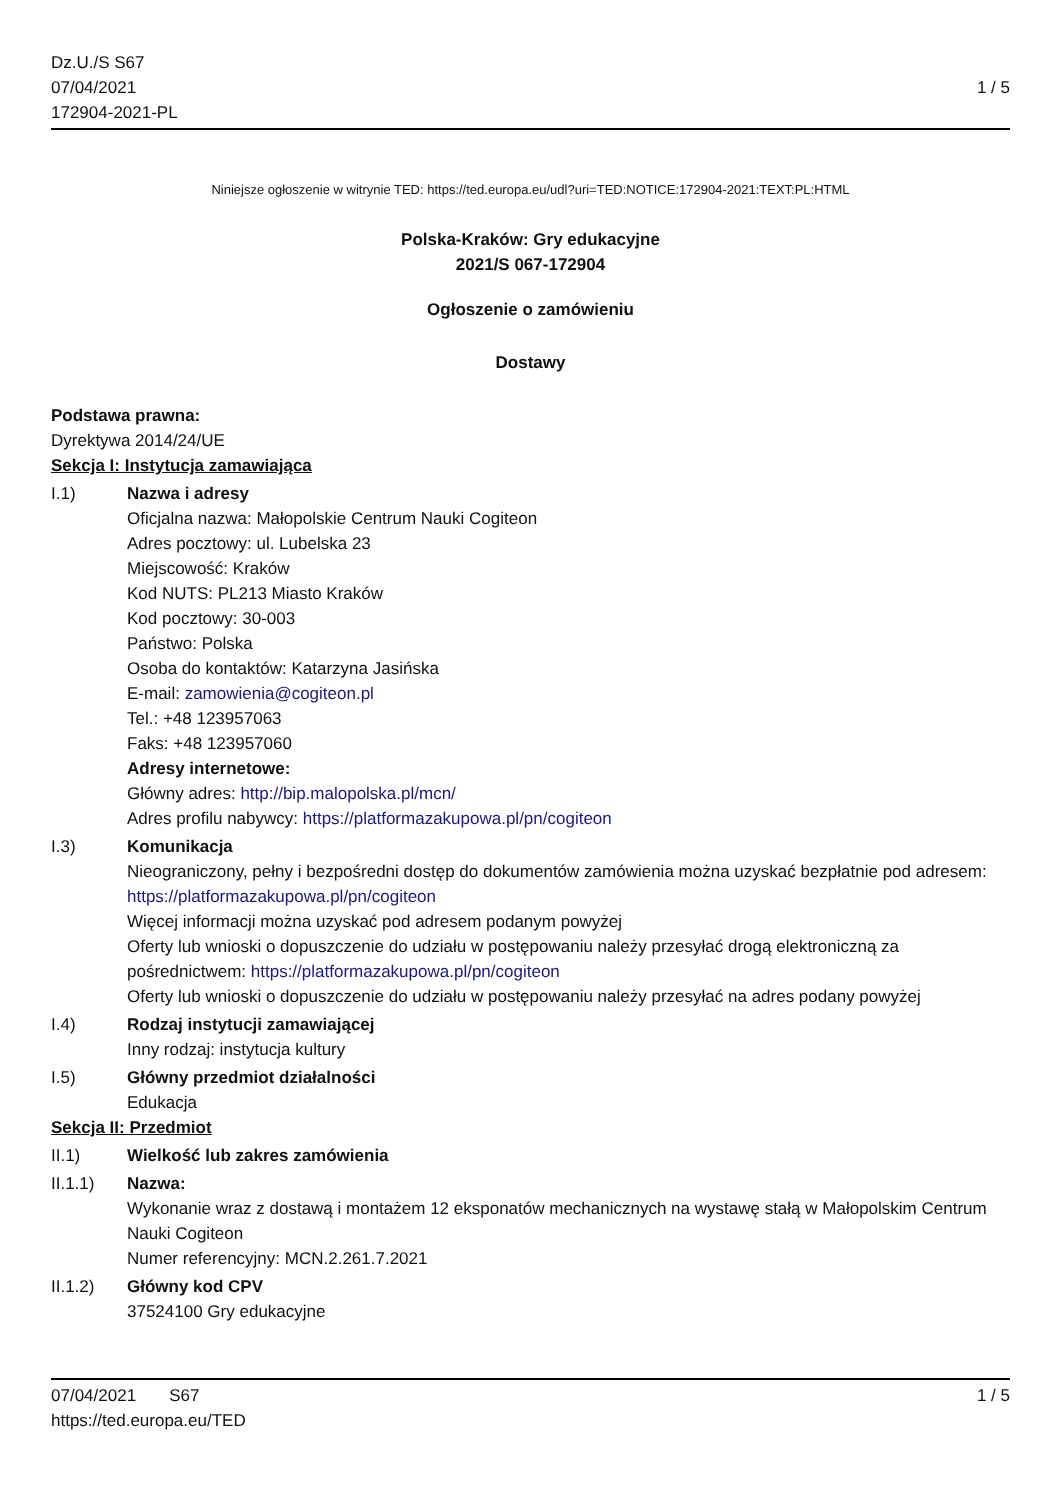Dz.U./S S67
07/04/2021
172904-2021-PL
1 / 5
Niniejsze ogłoszenie w witrynie TED: https://ted.europa.eu/udl?uri=TED:NOTICE:172904-2021:TEXT:PL:HTML
Polska-Kraków: Gry edukacyjne
2021/S 067-172904
Ogłoszenie o zamówieniu
Dostawy
Podstawa prawna:
Dyrektywa 2014/24/UE
Sekcja I: Instytucja zamawiająca
I.1) Nazwa i adresy
Oficjalna nazwa: Małopolskie Centrum Nauki Cogiteon
Adres pocztowy: ul. Lubelska 23
Miejscowość: Kraków
Kod NUTS: PL213 Miasto Kraków
Kod pocztowy: 30-003
Państwo: Polska
Osoba do kontaktów: Katarzyna Jasińska
E-mail: zamowienia@cogiteon.pl
Tel.: +48 123957063
Faks: +48 123957060
Adresy internetowe:
Główny adres: http://bip.malopolska.pl/mcn/
Adres profilu nabywcy: https://platformazakupowa.pl/pn/cogiteon
I.3) Komunikacja
Nieograniczony, pełny i bezpośredni dostęp do dokumentów zamówienia można uzyskać bezpłatnie pod adresem: https://platformazakupowa.pl/pn/cogiteon
Więcej informacji można uzyskać pod adresem podanym powyżej
Oferty lub wnioski o dopuszczenie do udziału w postępowaniu należy przesyłać drogą elektroniczną za pośrednictwem: https://platformazakupowa.pl/pn/cogiteon
Oferty lub wnioski o dopuszczenie do udziału w postępowaniu należy przesyłać na adres podany powyżej
I.4) Rodzaj instytucji zamawiającej
Inny rodzaj: instytucja kultury
I.5) Główny przedmiot działalności
Edukacja
Sekcja II: Przedmiot
II.1) Wielkość lub zakres zamówienia
II.1.1) Nazwa:
Wykonanie wraz z dostawą i montażem 12 eksponatów mechanicznych na wystawę stałą w Małopolskim Centrum Nauki Cogiteon
Numer referencyjny: MCN.2.261.7.2021
II.1.2) Główny kod CPV
37524100 Gry edukacyjne
07/04/2021 S67 1 / 5
https://ted.europa.eu/TED